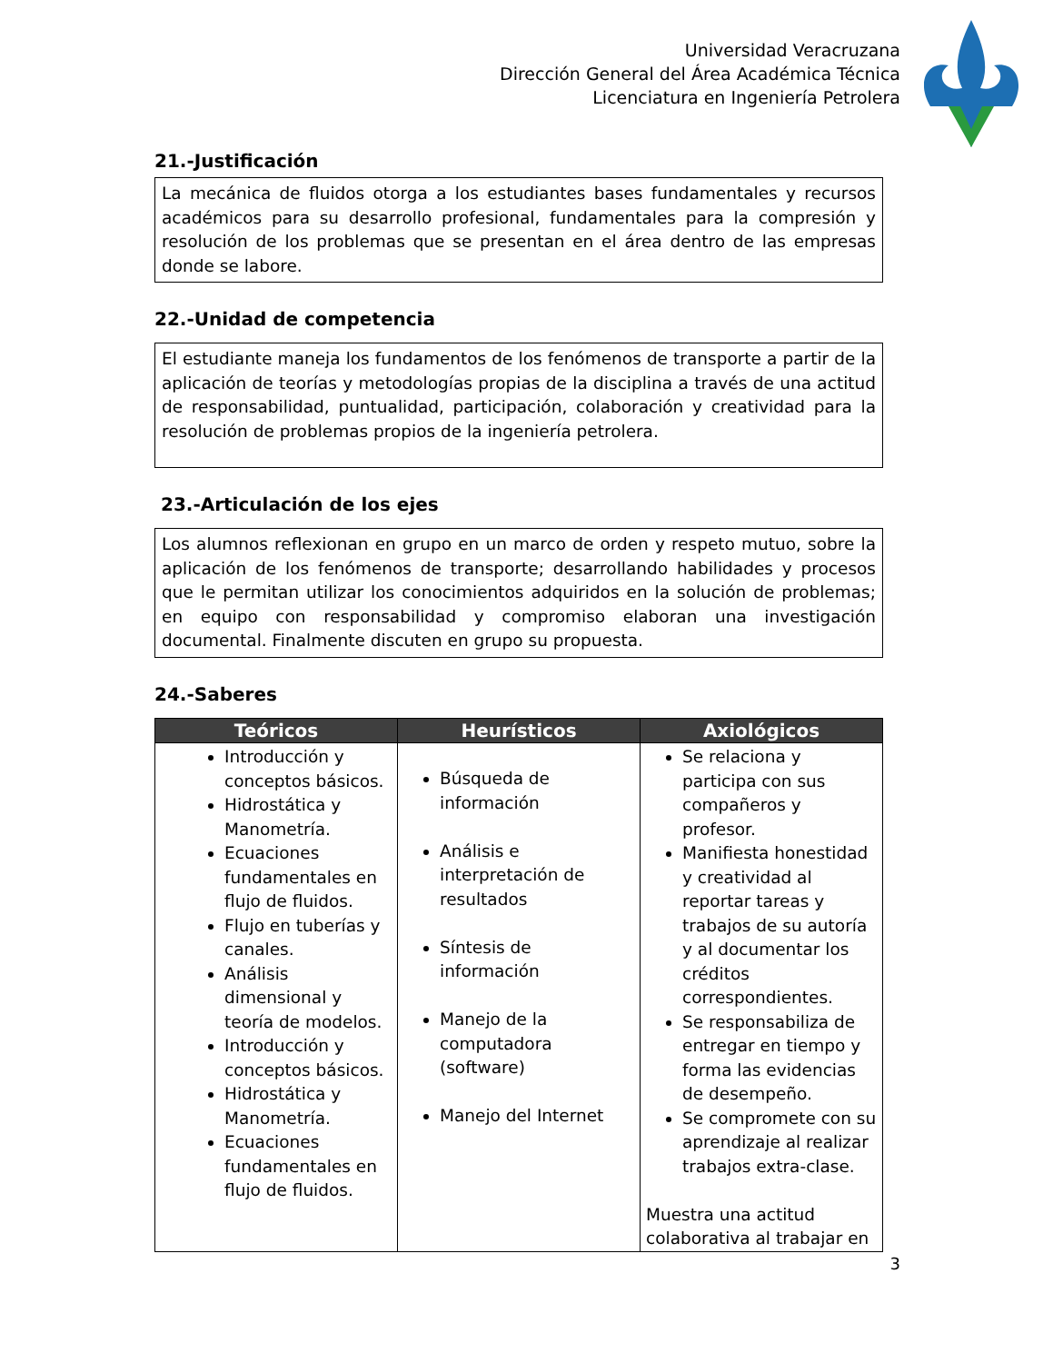Universidad Veracruzana
Dirección General del Área Académica Técnica
Licenciatura en Ingeniería Petrolera
21.-Justificación
La mecánica de fluidos otorga a los estudiantes bases fundamentales y recursos académicos para su desarrollo profesional, fundamentales para la compresión y resolución de los problemas que se presentan en el área dentro de las empresas donde se labore.
22.-Unidad de competencia
El estudiante maneja los fundamentos de los fenómenos de transporte a partir de la aplicación de teorías y metodologías propias de la disciplina a través de una actitud de responsabilidad, puntualidad, participación, colaboración y creatividad para la resolución de problemas propios de la ingeniería petrolera.
23.-Articulación de los ejes
Los alumnos reflexionan en grupo en un marco de orden y respeto mutuo, sobre la aplicación de los fenómenos de transporte; desarrollando habilidades y procesos que le permitan utilizar los conocimientos adquiridos en la solución de problemas; en equipo con responsabilidad y compromiso elaboran una investigación documental. Finalmente discuten en grupo su propuesta.
24.-Saberes
| Teóricos | Heurísticos | Axiológicos |
| --- | --- | --- |
| Introducción y conceptos básicos. Hidrostática y Manometría. Ecuaciones fundamentales en flujo de fluidos. Flujo en tuberías y canales. Análisis dimensional y teoría de modelos. Introducción y conceptos básicos. Hidrostática y Manometría. Ecuaciones fundamentales en flujo de fluidos. | Búsqueda de información Análisis e interpretación de resultados Síntesis de información Manejo de la computadora (software) Manejo del Internet | Se relaciona y participa con sus compañeros y profesor. Manifiesta honestidad y creatividad al reportar tareas y trabajos de su autoría y al documentar los créditos correspondientes. Se responsabiliza de entregar en tiempo y forma las evidencias de desempeño. Se compromete con su aprendizaje al realizar trabajos extra-clase. Muestra una actitud colaborativa al trabajar en |
3